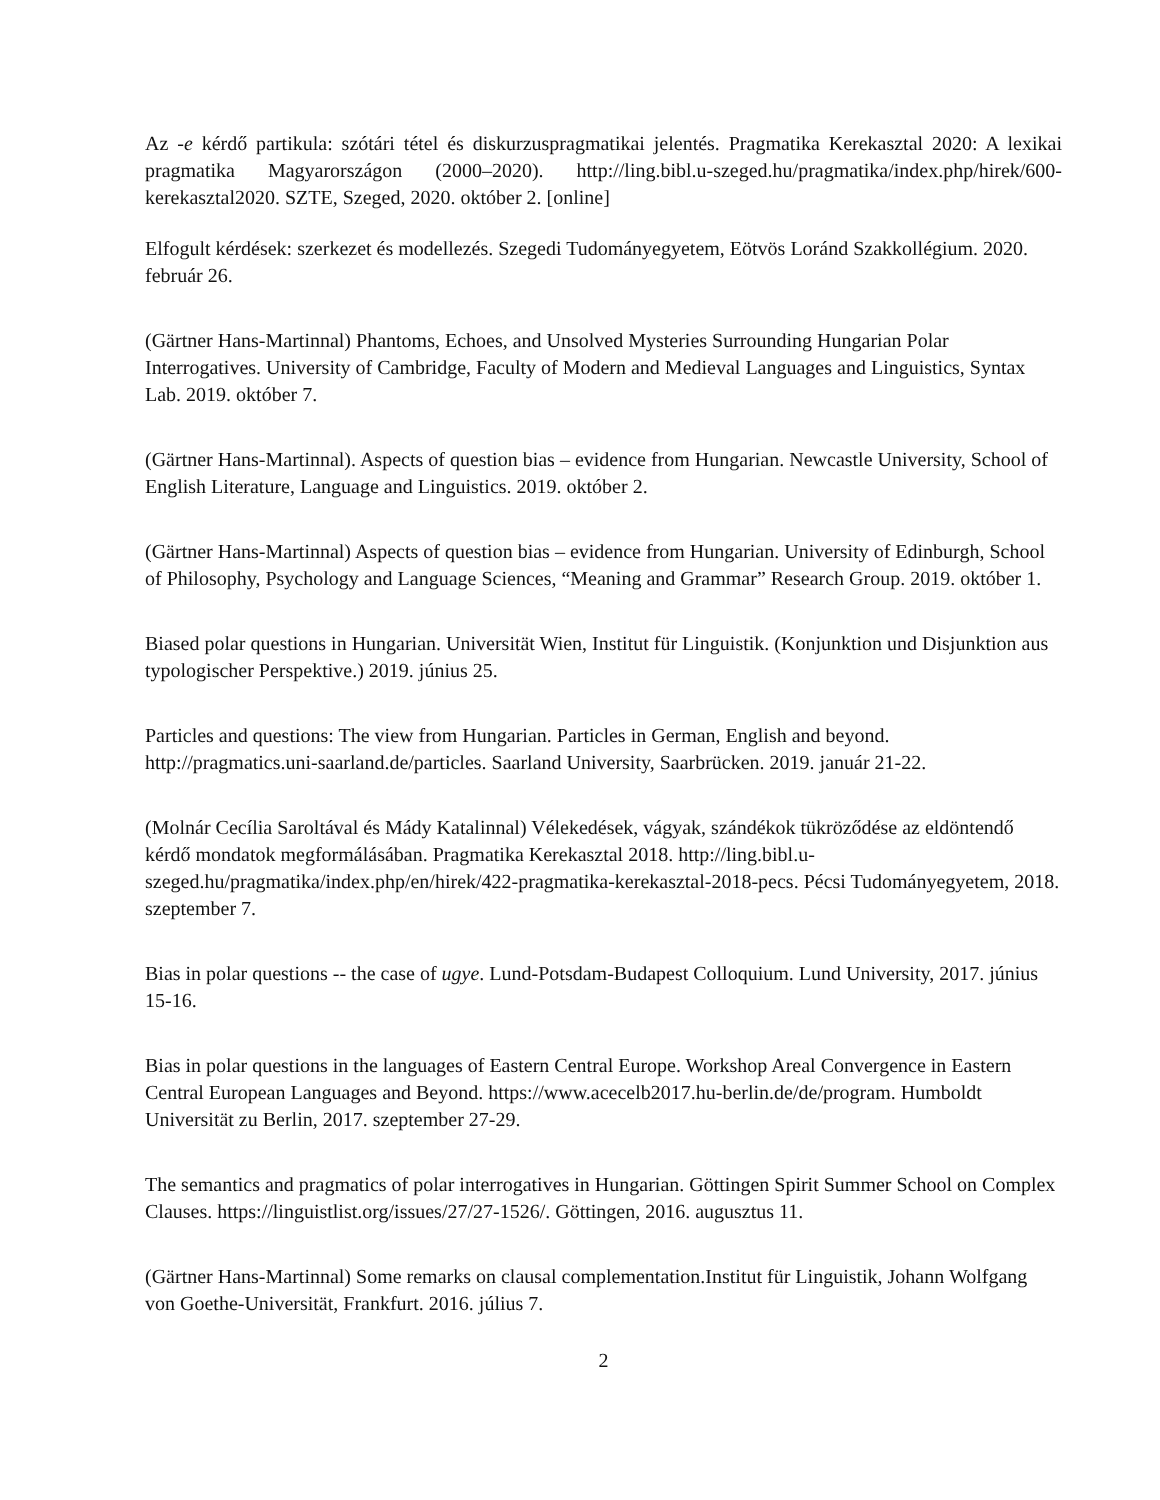Az -e kérdő partikula: szótári tétel és diskurzuspragmatikai jelentés. Pragmatika Kerekasztal 2020: A lexikai pragmatika Magyarországon (2000–2020). http://ling.bibl.u-szeged.hu/pragmatika/index.php/hirek/600-kerekasztal2020. SZTE, Szeged, 2020. október 2. [online]
Elfogult kérdések: szerkezet és modellezés. Szegedi Tudományegyetem, Eötvös Loránd Szakkollégium. 2020. február 26.
(Gärtner Hans-Martinnal) Phantoms, Echoes, and Unsolved Mysteries Surrounding Hungarian Polar Interrogatives. University of Cambridge, Faculty of Modern and Medieval Languages and Linguistics, Syntax Lab. 2019. október 7.
(Gärtner Hans-Martinnal). Aspects of question bias – evidence from Hungarian. Newcastle University, School of English Literature, Language and Linguistics. 2019. október 2.
(Gärtner Hans-Martinnal) Aspects of question bias – evidence from Hungarian. University of Edinburgh, School of Philosophy, Psychology and Language Sciences, “Meaning and Grammar” Research Group. 2019. október 1.
Biased polar questions in Hungarian. Universität Wien, Institut für Linguistik. (Konjunktion und Disjunktion aus typologischer Perspektive.) 2019. június 25.
Particles and questions: The view from Hungarian. Particles in German, English and beyond. http://pragmatics.uni-saarland.de/particles. Saarland University, Saarbrücken. 2019. január 21-22.
(Molnár Cecília Saroltával és Mády Katalinnal) Vélekedések, vágyak, szándékok tükröződése az eldöntendő kérdő mondatok megformálásában. Pragmatika Kerekasztal 2018. http://ling.bibl.u-szeged.hu/pragmatika/index.php/en/hirek/422-pragmatika-kerekasztal-2018-pecs. Pécsi Tudományegyetem, 2018. szeptember 7.
Bias in polar questions -- the case of ugye. Lund-Potsdam-Budapest Colloquium. Lund University, 2017. június 15-16.
Bias in polar questions in the languages of Eastern Central Europe. Workshop Areal Convergence in Eastern Central European Languages and Beyond. https://www.acecelb2017.hu-berlin.de/de/program. Humboldt Universität zu Berlin, 2017. szeptember 27-29.
The semantics and pragmatics of polar interrogatives in Hungarian. Göttingen Spirit Summer School on Complex Clauses. https://linguistlist.org/issues/27/27-1526/. Göttingen, 2016. augusztus 11.
(Gärtner Hans-Martinnal) Some remarks on clausal complementation.Institut für Linguistik, Johann Wolfgang von Goethe-Universität, Frankfurt. 2016. július 7.
2